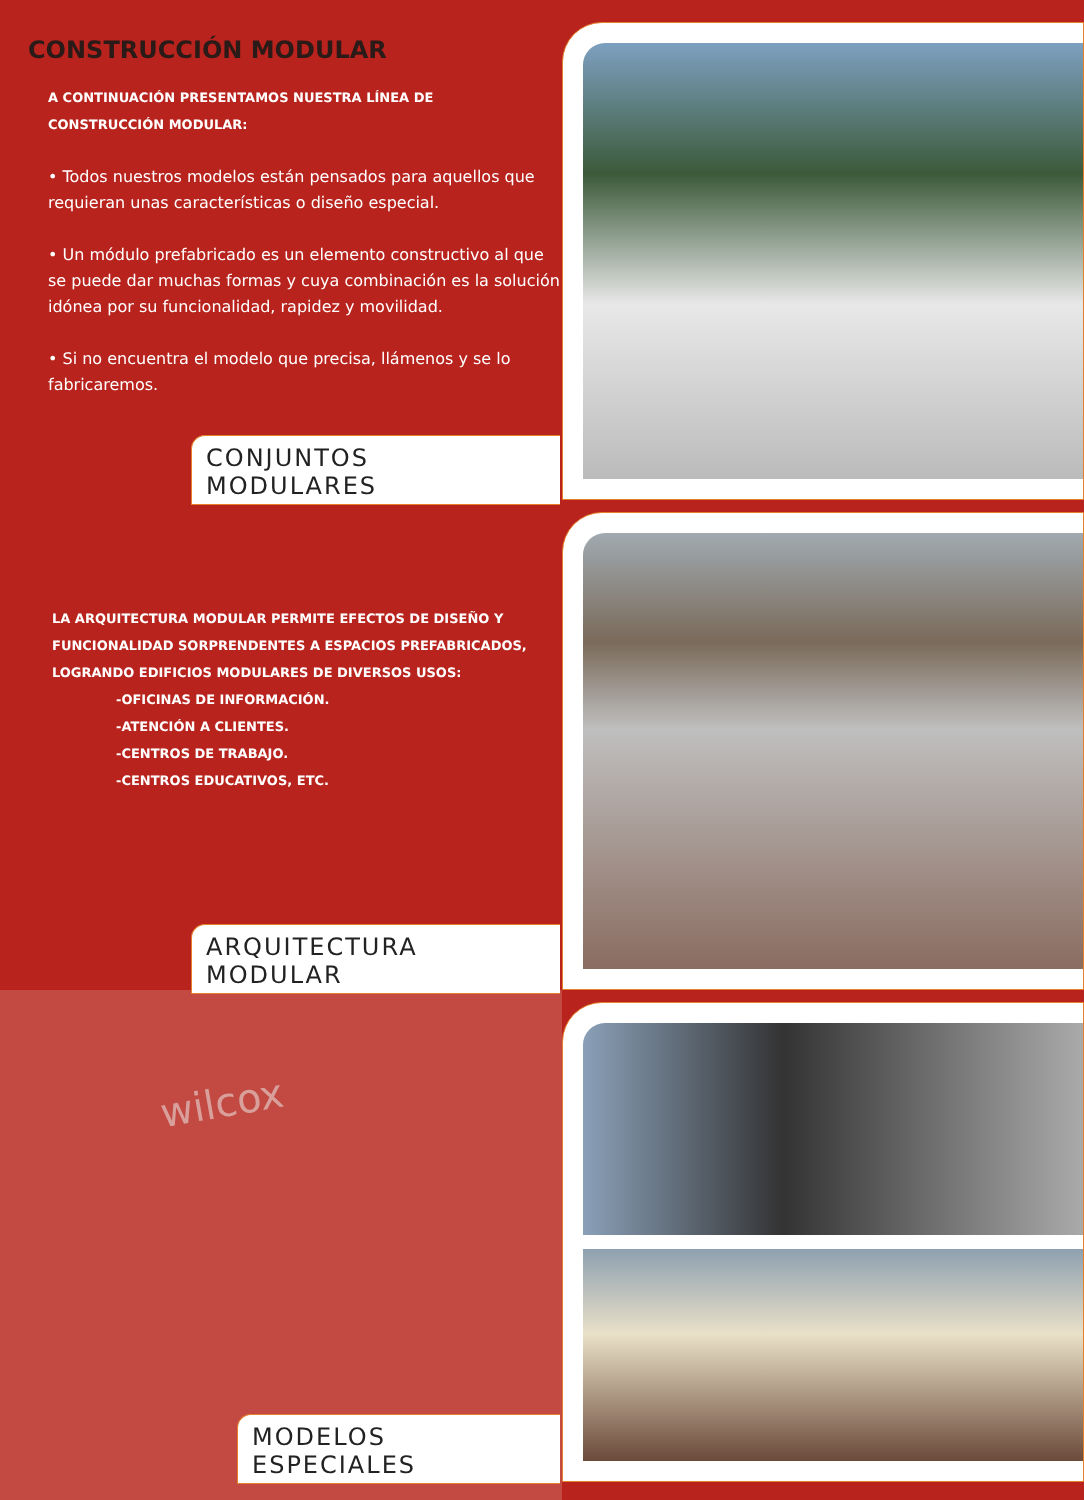CONSTRUCCIÓN MODULAR
A CONTINUACIÓN PRESENTAMOS NUESTRA LÍNEA DE
CONSTRUCCIÓN MODULAR:
• Todos nuestros modelos están pensados para aquellos que requieran unas características o diseño especial.
• Un módulo prefabricado es un elemento constructivo al que se puede dar muchas formas y cuya combinación es la solución idónea por su funcionalidad, rapidez y movilidad.
• Si no encuentra el modelo que precisa, llámenos y se lo fabricaremos.
CONJUNTOS MODULARES
LA ARQUITECTURA MODULAR PERMITE EFECTOS DE DISEÑO Y
FUNCIONALIDAD SORPRENDENTES A ESPACIOS PREFABRICADOS,
LOGRANDO EDIFICIOS MODULARES DE DIVERSOS USOS:
-OFICINAS DE INFORMACIÓN.
-ATENCIÓN A CLIENTES.
-CENTROS DE TRABAJO.
-CENTROS EDUCATIVOS, ETC.
ARQUITECTURA MODULAR
wilcox
MODELOS ESPECIALES